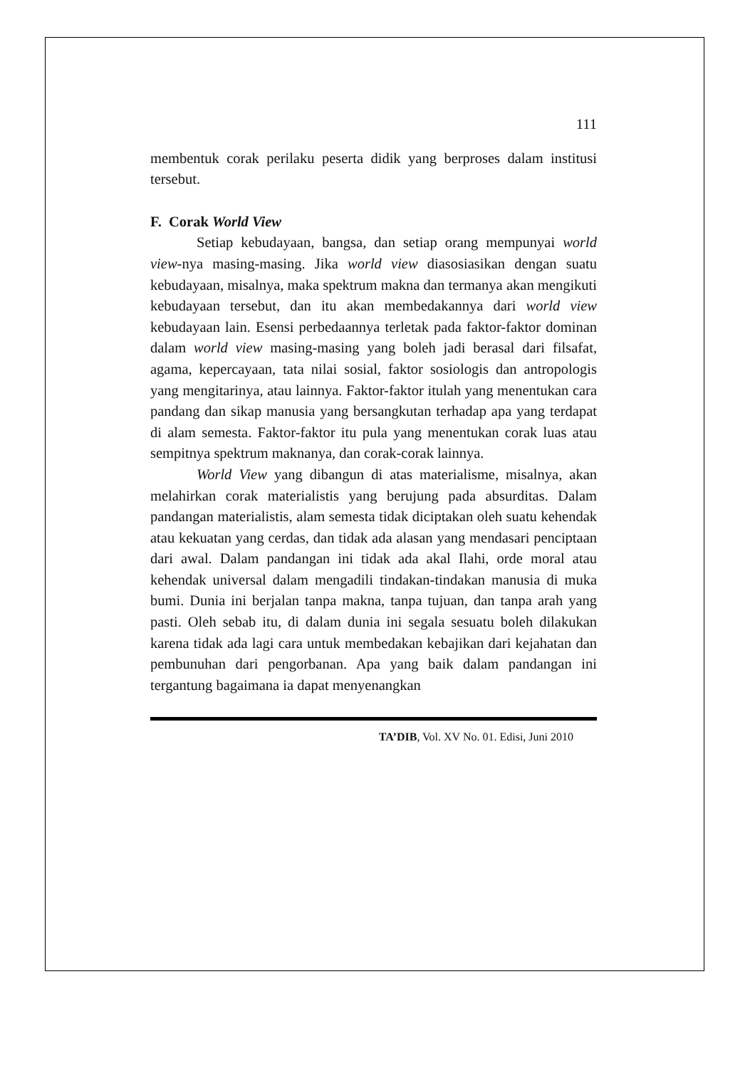111
membentuk corak perilaku peserta didik yang berproses dalam institusi tersebut.
F. Corak World View
Setiap kebudayaan, bangsa, dan setiap orang mempunyai world view-nya masing-masing. Jika world view diasosiasikan dengan suatu kebudayaan, misalnya, maka spektrum makna dan termanya akan mengikuti kebudayaan tersebut, dan itu akan membedakannya dari world view kebudayaan lain. Esensi perbedaannya terletak pada faktor-faktor dominan dalam world view masing-masing yang boleh jadi berasal dari filsafat, agama, kepercayaan, tata nilai sosial, faktor sosiologis dan antropologis yang mengitarinya, atau lainnya. Faktor-faktor itulah yang menentukan cara pandang dan sikap manusia yang bersangkutan terhadap apa yang terdapat di alam semesta. Faktor-faktor itu pula yang menentukan corak luas atau sempitnya spektrum maknanya, dan corak-corak lainnya.
World View yang dibangun di atas materialisme, misalnya, akan melahirkan corak materialistis yang berujung pada absurditas. Dalam pandangan materialistis, alam semesta tidak diciptakan oleh suatu kehendak atau kekuatan yang cerdas, dan tidak ada alasan yang mendasari penciptaan dari awal. Dalam pandangan ini tidak ada akal Ilahi, orde moral atau kehendak universal dalam mengadili tindakan-tindakan manusia di muka bumi. Dunia ini berjalan tanpa makna, tanpa tujuan, dan tanpa arah yang pasti. Oleh sebab itu, di dalam dunia ini segala sesuatu boleh dilakukan karena tidak ada lagi cara untuk membedakan kebajikan dari kejahatan dan pembunuhan dari pengorbanan. Apa yang baik dalam pandangan ini tergantung bagaimana ia dapat menyenangkan
TA’DIB, Vol. XV No. 01. Edisi, Juni 2010